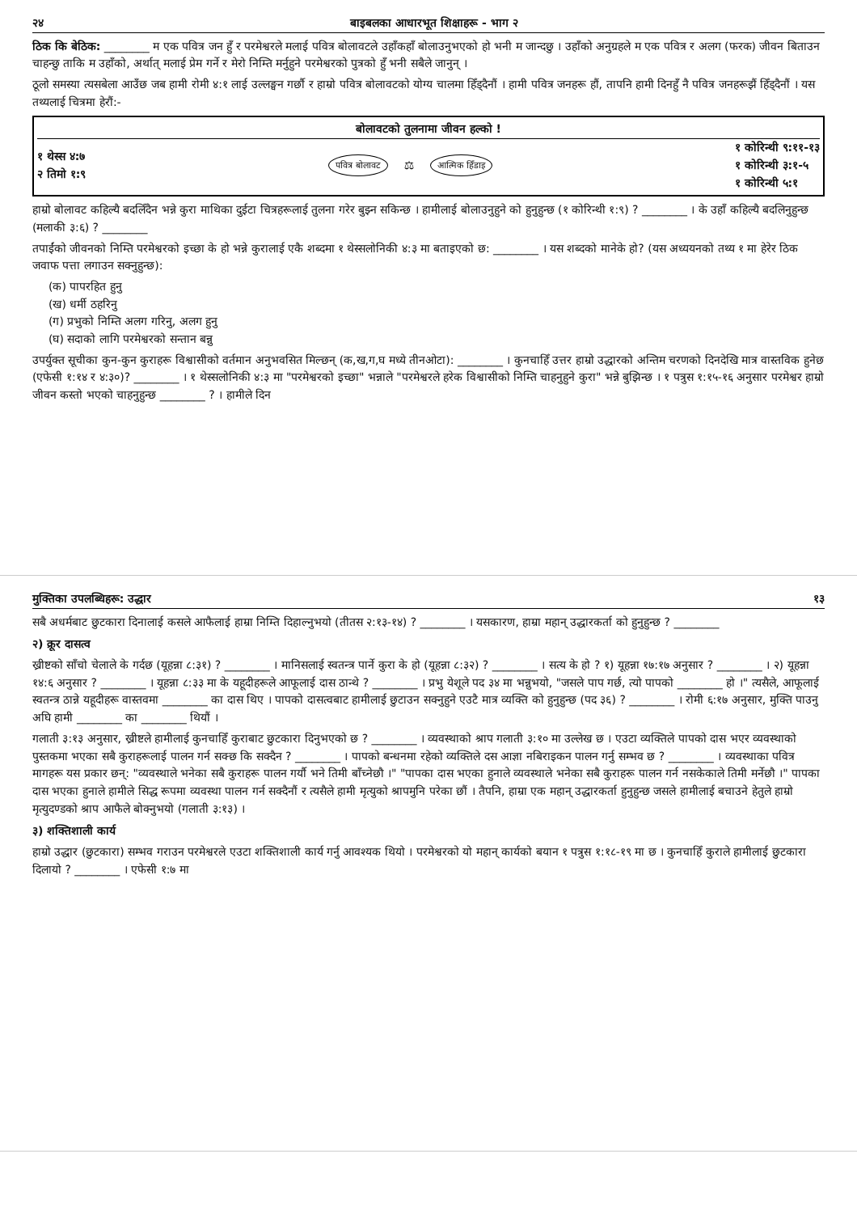२४ बाइबलका आधारभूत शिक्षाहरू - भाग २
ठिक कि बेठिक: ________ म एक पवित्र जन हुँ र परमेश्वरले मलाई पवित्र बोलावटले उहाँकहाँ बोलाउनुभएको हो भनी म जान्दछु । उहाँको अनुग्रहले म एक पवित्र र अलग (फरक) जीवन बिताउन चाहन्छु ताकि म उहाँको, अर्थात् मलाई प्रेम गर्ने र मेरो निम्ति मर्नुहुने परमेश्वरको पुत्रको हुँ भनी सबैले जानुन् ।
ठूलो समस्या त्यसबेला आउँछ जब हामी रोमी ४:१ लाई उल्लङ्घन गर्छौ र हाम्रो पवित्र बोलावटको योग्य चालमा हिँड्दैनौं । हामी पवित्र जनहरू हौं, तापनि हामी दिनहुँ नै पवित्र जनहरूझैं हिँड्दैनौं । यस तथ्यलाई चित्रमा हेरौं:-
बोलावटको तुलनामा जीवन हल्को !
१ थेस्स ४:७
२ तिमो १:९
पवित्र बोलावट ⚖ आत्मिक हिँडाइ
१ कोरिन्थी ९:११-१३
१ कोरिन्थी ३:१-५
१ कोरिन्थी ५:१
हाम्रो बोलावट कहिल्यै बदलिँदैन भन्ने कुरा माथिका दुईटा चित्रहरूलाई तुलना गरेर बुझ्न सकिन्छ । हामीलाई बोलाउनुहुने को हुनुहुन्छ (१ कोरिन्थी १:९) ? ________ । के उहाँ कहिल्यै बदलिनुहुन्छ (मलाकी ३:६) ? ________
तपाईंको जीवनको निम्ति परमेश्वरको इच्छा के हो भन्ने कुरालाई एकै शब्दमा १ थेस्सलोनिकी ४:३ मा बताइएको छ: ________ । यस शब्दको मानेके हो? (यस अध्ययनको तथ्य १ मा हेरेर ठिक जवाफ पत्ता लगाउन सक्नुहुन्छ):
(क) पापरहित हुनु
(ख) धर्मी ठहरिनु
(ग) प्रभुको निम्ति अलग गरिनु, अलग हुनु
(घ) सदाको लागि परमेश्वरको सन्तान बन्नु
उपर्युक्त सूचीका कुन-कुन कुराहरू विश्वासीको वर्तमान अनुभवसित मिल्छन् (क,ख,ग,घ मध्ये तीनओटा): ________ । कुनचाहिँ उत्तर हाम्रो उद्धारको अन्तिम चरणको दिनदेखि मात्र वास्तविक हुनेछ (एफेसी १:१४ र ४:३०)? ________ । १ थेस्सलोनिकी ४:३ मा "परमेश्वरको इच्छा" भन्नाले "परमेश्वरले हरेक विश्वासीको निम्ति चाहनुहुने कुरा" भन्ने बुझिन्छ । १ पत्रुस १:१५-१६ अनुसार परमेश्वर हाम्रो जीवन कस्तो भएको चाहनुहुन्छ ________ ? । हामीले दिन
मुक्तिका उपलब्धिहरू: उद्धार १३
सबै अधर्मबाट छुटकारा दिनालाई कसले आफैलाई हाम्रा निम्ति दिहाल्नुभयो (तीतस २:१३-१४) ? ________ । यसकारण, हाम्रा महान् उद्धारकर्ता को हुनुहुन्छ ? ________
२) क्रूर दासत्व
ख्रीष्टको साँचो चेलाले के गर्दछ (यूहन्ना ८:३१) ? ________ । मानिसलाई स्वतन्त्र पार्ने कुरा के हो (यूहन्ना ८:३२) ? ________ । सत्य के हो ? १) यूहन्ना १७:१७ अनुसार ? ________ । २) यूहन्ना १४:६ अनुसार ? ________ । यूहन्ना ८:३३ मा के यहूदीहरूले आफूलाई दास ठान्थे ? ________ । प्रभु येशूले पद ३४ मा भन्नुभयो, "जसले पाप गर्छ, त्यो पापको ________ हो ।" त्यसैले, आफूलाई स्वतन्त्र ठान्ने यहूदीहरू वास्तवमा ________ का दास थिए । पापको दासत्वबाट हामीलाई छुटाउन सक्नुहुने एउटै मात्र व्यक्ति को हुनुहुन्छ (पद ३६) ? ________ । रोमी ६:१७ अनुसार, मुक्ति पाउनु अघि हामी ________ का ________ थियौं ।
गलाती ३:१३ अनुसार, ख्रीष्टले हामीलाई कुनचाहिँ कुराबाट छुटकारा दिनुभएको छ ? ________ । व्यवस्थाको श्राप गलाती ३:१० मा उल्लेख छ । एउटा व्यक्तिले पापको दास भएर व्यवस्थाको पुस्तकमा भएका सबै कुराहरूलाई पालन गर्न सक्छ कि सक्दैन ? ________ । पापको बन्धनमा रहेको व्यक्तिले दस आज्ञा नबिराइकन पालन गर्नु सम्भव छ ? ________ । व्यवस्थाका पवित्र मागहरू यस प्रकार छन्: "व्यवस्थाले भनेका सबै कुराहरू पालन गर्यौ भने तिमी बाँच्नेछौ ।" "पापका दास भएका हुनाले व्यवस्थाले भनेका सबै कुराहरू पालन गर्न नसकेकाले तिमी मर्नेछौ ।" पापका दास भएका हुनाले हामीले सिद्ध रूपमा व्यवस्था पालन गर्न सक्दैनौं र त्यसैले हामी मृत्युको श्रापमुनि परेका छौं । तैपनि, हाम्रा एक महान् उद्धारकर्ता हुनुहुन्छ जसले हामीलाई बचाउने हेतुले हाम्रो मृत्युदण्डको श्राप आफैले बोक्नुभयो (गलाती ३:१३) ।
३) शक्तिशाली कार्य
हाम्रो उद्धार (छुटकारा) सम्भव गराउन परमेश्वरले एउटा शक्तिशाली कार्य गर्नु आवश्यक थियो । परमेश्वरको यो महान् कार्यको बयान १ पत्रुस १:१८-१९ मा छ । कुनचाहिँ कुराले हामीलाई छुटकारा दिलायो ? ________ । एफेसी १:७ मा